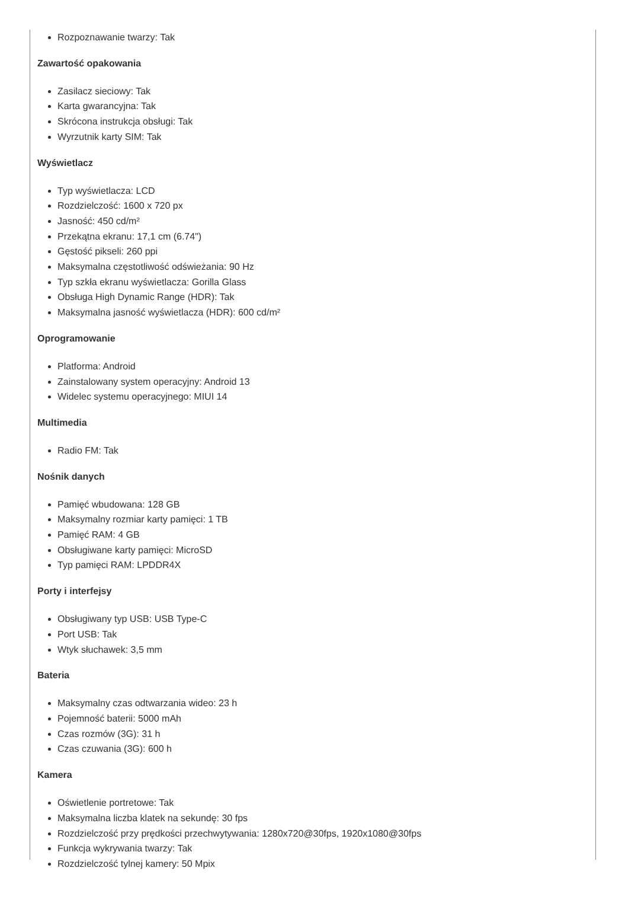Rozpoznawanie twarzy: Tak
Zawartość opakowania
Zasilacz sieciowy: Tak
Karta gwarancyjna: Tak
Skrócona instrukcja obsługi: Tak
Wyrzutnik karty SIM: Tak
Wyświetlacz
Typ wyświetlacza: LCD
Rozdzielczość: 1600 x 720 px
Jasność: 450 cd/m²
Przekątna ekranu: 17,1 cm (6.74")
Gęstość pikseli: 260 ppi
Maksymalna częstotliwość odświeżania: 90 Hz
Typ szkła ekranu wyświetlacza: Gorilla Glass
Obsługa High Dynamic Range (HDR): Tak
Maksymalna jasność wyświetlacza (HDR): 600 cd/m²
Oprogramowanie
Platforma: Android
Zainstalowany system operacyjny: Android 13
Widelec systemu operacyjnego: MIUI 14
Multimedia
Radio FM: Tak
Nośnik danych
Pamięć wbudowana: 128 GB
Maksymalny rozmiar karty pamięci: 1 TB
Pamięć RAM: 4 GB
Obsługiwane karty pamięci: MicroSD
Typ pamięci RAM: LPDDR4X
Porty i interfejsy
Obsługiwany typ USB: USB Type-C
Port USB: Tak
Wtyk słuchawek: 3,5 mm
Bateria
Maksymalny czas odtwarzania wideo: 23 h
Pojemność baterii: 5000 mAh
Czas rozmów (3G): 31 h
Czas czuwania (3G): 600 h
Kamera
Oświetlenie portretowe: Tak
Maksymalna liczba klatek na sekundę: 30 fps
Rozdzielczość przy prędkości przechwytywania: 1280x720@30fps, 1920x1080@30fps
Funkcja wykrywania twarzy: Tak
Rozdzielczość tylnej kamery: 50 Mpix